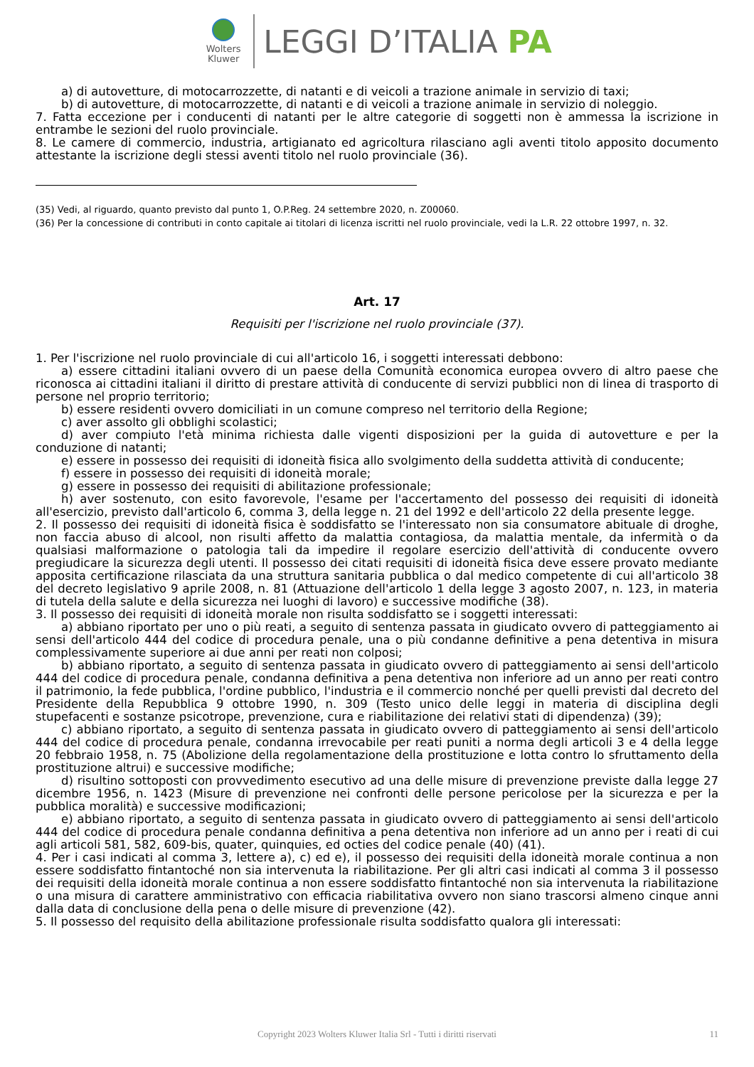Wolters
Kluwer
LEGGI D’ITALIA PA
a) di autovetture, di motocarrozzette, di natanti e di veicoli a trazione animale in servizio di taxi;
b) di autovetture, di motocarrozzette, di natanti e di veicoli a trazione animale in servizio di noleggio.
7. Fatta eccezione per i conducenti di natanti per le altre categorie di soggetti non è ammessa la iscrizione in entrambe le sezioni del ruolo provinciale.
8. Le camere di commercio, industria, artigianato ed agricoltura rilasciano agli aventi titolo apposito documento attestante la iscrizione degli stessi aventi titolo nel ruolo provinciale (36).
(35) Vedi, al riguardo, quanto previsto dal punto 1, O.P.Reg. 24 settembre 2020, n. Z00060.
(36) Per la concessione di contributi in conto capitale ai titolari di licenza iscritti nel ruolo provinciale, vedi la L.R. 22 ottobre 1997, n. 32.
Art. 17
Requisiti per l'iscrizione nel ruolo provinciale (37).
1. Per l'iscrizione nel ruolo provinciale di cui all'articolo 16, i soggetti interessati debbono:
a) essere cittadini italiani ovvero di un paese della Comunità economica europea ovvero di altro paese che riconosca ai cittadini italiani il diritto di prestare attività di conducente di servizi pubblici non di linea di trasporto di persone nel proprio territorio;
b) essere residenti ovvero domiciliati in un comune compreso nel territorio della Regione;
c) aver assolto gli obblighi scolastici;
d) aver compiuto l'età minima richiesta dalle vigenti disposizioni per la guida di autovetture e per la conduzione di natanti;
e) essere in possesso dei requisiti di idoneità fisica allo svolgimento della suddetta attività di conducente;
f) essere in possesso dei requisiti di idoneità morale;
g) essere in possesso dei requisiti di abilitazione professionale;
h) aver sostenuto, con esito favorevole, l'esame per l'accertamento del possesso dei requisiti di idoneità all'esercizio, previsto dall'articolo 6, comma 3, della legge n. 21 del 1992 e dell'articolo 22 della presente legge.
2. Il possesso dei requisiti di idoneità fisica è soddisfatto se l'interessato non sia consumatore abituale di droghe, non faccia abuso di alcool, non risulti affetto da malattia contagiosa, da malattia mentale, da infermità o da qualsiasi malformazione o patologia tali da impedire il regolare esercizio dell'attività di conducente ovvero pregiudicare la sicurezza degli utenti. Il possesso dei citati requisiti di idoneità fisica deve essere provato mediante apposita certificazione rilasciata da una struttura sanitaria pubblica o dal medico competente di cui all'articolo 38 del decreto legislativo 9 aprile 2008, n. 81 (Attuazione dell'articolo 1 della legge 3 agosto 2007, n. 123, in materia di tutela della salute e della sicurezza nei luoghi di lavoro) e successive modifiche (38).
3. Il possesso dei requisiti di idoneità morale non risulta soddisfatto se i soggetti interessati:
a) abbiano riportato per uno o più reati, a seguito di sentenza passata in giudicato ovvero di patteggiamento ai sensi dell'articolo 444 del codice di procedura penale, una o più condanne definitive a pena detentiva in misura complessivamente superiore ai due anni per reati non colposi;
b) abbiano riportato, a seguito di sentenza passata in giudicato ovvero di patteggiamento ai sensi dell'articolo 444 del codice di procedura penale, condanna definitiva a pena detentiva non inferiore ad un anno per reati contro il patrimonio, la fede pubblica, l'ordine pubblico, l'industria e il commercio nonché per quelli previsti dal decreto del Presidente della Repubblica 9 ottobre 1990, n. 309 (Testo unico delle leggi in materia di disciplina degli stupefacenti e sostanze psicotrope, prevenzione, cura e riabilitazione dei relativi stati di dipendenza) (39);
c) abbiano riportato, a seguito di sentenza passata in giudicato ovvero di patteggiamento ai sensi dell'articolo 444 del codice di procedura penale, condanna irrevocabile per reati puniti a norma degli articoli 3 e 4 della legge 20 febbraio 1958, n. 75 (Abolizione della regolamentazione della prostituzione e lotta contro lo sfruttamento della prostituzione altrui) e successive modifiche;
d) risultino sottoposti con provvedimento esecutivo ad una delle misure di prevenzione previste dalla legge 27 dicembre 1956, n. 1423 (Misure di prevenzione nei confronti delle persone pericolose per la sicurezza e per la pubblica moralità) e successive modificazioni;
e) abbiano riportato, a seguito di sentenza passata in giudicato ovvero di patteggiamento ai sensi dell'articolo 444 del codice di procedura penale condanna definitiva a pena detentiva non inferiore ad un anno per i reati di cui agli articoli 581, 582, 609-bis, quater, quinquies, ed octies del codice penale (40) (41).
4. Per i casi indicati al comma 3, lettere a), c) ed e), il possesso dei requisiti della idoneità morale continua a non essere soddisfatto fintantoché non sia intervenuta la riabilitazione. Per gli altri casi indicati al comma 3 il possesso dei requisiti della idoneità morale continua a non essere soddisfatto fintantoché non sia intervenuta la riabilitazione o una misura di carattere amministrativo con efficacia riabilitativa ovvero non siano trascorsi almeno cinque anni dalla data di conclusione della pena o delle misure di prevenzione (42).
5. Il possesso del requisito della abilitazione professionale risulta soddisfatto qualora gli interessati:
Copyright 2023 Wolters Kluwer Italia Srl - Tutti i diritti riservati
11